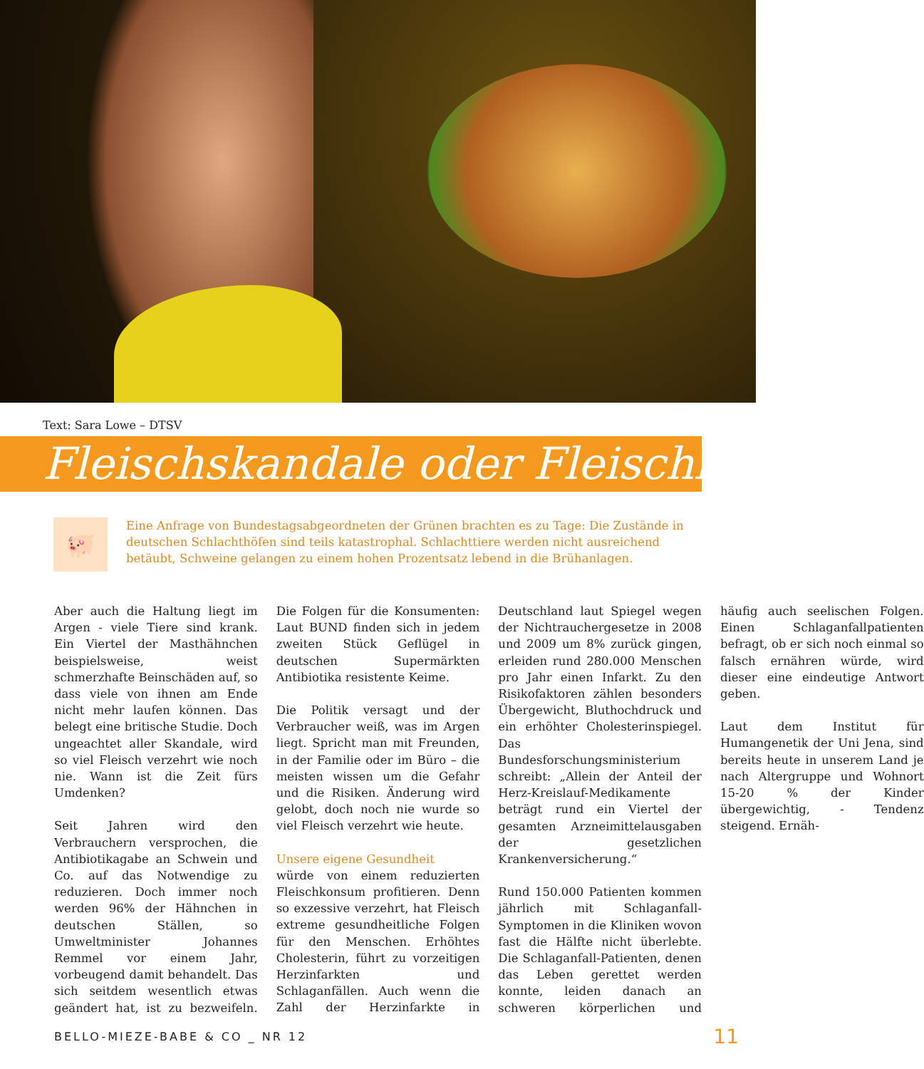Text: Sara Lowe – DTSV
Fleischskandale oder Fleischlos?
🐖
Eine Anfrage von Bundestagsabgeordneten der Grünen brachten es zu Tage: Die Zustände in deutschen Schlachthöfen sind teils katastrophal. Schlachttiere werden nicht ausreichend betäubt, Schweine gelangen zu einem hohen Prozentsatz lebend in die Brühanlagen.
Aber auch die Haltung liegt im Argen - viele Tiere sind krank. Ein Viertel der Masthähnchen beispielsweise, weist schmerzhafte Beinschäden auf, so dass viele von ihnen am Ende nicht mehr laufen können. Das belegt eine britische Studie. Doch ungeachtet aller Skandale, wird so viel Fleisch verzehrt wie noch nie. Wann ist die Zeit fürs Umdenken?
Seit Jahren wird den Verbrauchern versprochen, die Antibiotikagabe an Schwein und Co. auf das Notwendige zu reduzieren. Doch immer noch werden 96% der Hähnchen in deutschen Ställen, so Umweltminister Johannes Remmel vor einem Jahr, vorbeugend damit behandelt. Das sich seitdem wesentlich etwas geändert hat, ist zu bezweifeln. Die Folgen für die Konsumenten: Laut BUND finden sich in jedem zweiten Stück Geflügel in deutschen Supermärkten Antibiotika resistente Keime.
Die Politik versagt und der Verbraucher weiß, was im Argen liegt. Spricht man mit Freunden, in der Familie oder im Büro – die meisten wissen um die Gefahr und die Risiken. Änderung wird gelobt, doch noch nie wurde so viel Fleisch verzehrt wie heute.
Unsere eigene Gesundheit
würde von einem reduzierten Fleischkonsum profitieren. Denn so exzessive verzehrt, hat Fleisch extreme gesundheitliche Folgen für den Menschen. Erhöhtes Cholesterin, führt zu vorzeitigen Herzinfarkten und Schlaganfällen. Auch wenn die Zahl der Herzinfarkte in Deutschland laut Spiegel wegen der Nichtrauchergesetze in 2008 und 2009 um 8% zurück gingen, erleiden rund 280.000 Menschen pro Jahr einen Infarkt. Zu den Risikofaktoren zählen besonders Übergewicht, Bluthochdruck und ein erhöhter Cholesterinspiegel. Das Bundesforschungsministerium schreibt: „Allein der Anteil der Herz-Kreislauf-Medikamente beträgt rund ein Viertel der gesamten Arzneimittelausgaben der gesetzlichen Krankenversicherung.“
Rund 150.000 Patienten kommen jährlich mit Schlaganfall-Symptomen in die Kliniken wovon fast die Hälfte nicht überlebte. Die Schlaganfall-Patienten, denen das Leben gerettet werden konnte, leiden danach an schweren körperlichen und häufig auch seelischen Folgen. Einen Schlaganfallpatienten befragt, ob er sich noch einmal so falsch ernähren würde, wird dieser eine eindeutige Antwort geben.
Laut dem Institut für Humangenetik der Uni Jena, sind bereits heute in unserem Land je nach Altergruppe und Wohnort 15-20 % der Kinder übergewichtig, - Tendenz steigend. Ernäh-
BELLO-MIEZE-BABE & CO _ NR 12 11